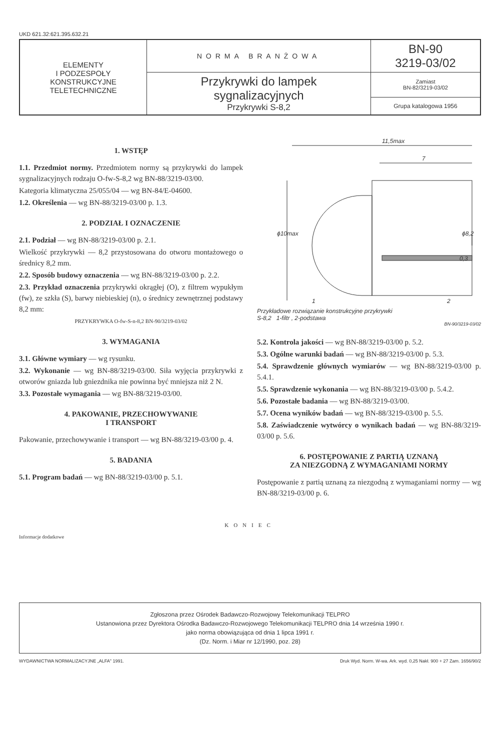UKD 621.32:621.395.632.21
| ELEMENTY I PODZESPOŁY KONSTRUKCYJNE TELETECHNICZNE | NORMA BRANŻOWA | BN-90 3219-03/02 |
| | Przykrywki do lampek sygnalizacyjnych Przykrywki S-8,2 | Zamiast BN-82/3219-03/02 |
| | | Grupa katalogowa 1956 |
1. WSTĘP
1.1. Przedmiot normy. Przedmiotem normy są przykrywki do lampek sygnalizacyjnych rodzaju O-fw-S-8,2 wg BN-88/3219-03/00.
Kategoria klimatyczna 25/055/04 — wg BN-84/E-04600.
1.2. Określenia — wg BN-88/3219-03/00 p. 1.3.
2. PODZIAŁ I OZNACZENIE
2.1. Podział — wg BN-88/3219-03/00 p. 2.1.
Wielkość przykrywki — 8,2 przystosowana do otworu montażowego o średnicy 8,2 mm.
2.2. Sposób budowy oznaczenia — wg BN-88/3219-03/00 p. 2.2.
2.3. Przykład oznaczenia przykrywki okrągłej (O), z filtrem wypukłym (fw), ze szkła (S), barwy niebieskiej (n), o średnicy zewnętrznej podstawy 8,2 mm:
PRZYKRYWKA O-fw-S-n-8,2 BN-90/3219-03/02
3. WYMAGANIA
3.1. Główne wymiary — wg rysunku.
3.2. Wykonanie — wg BN-88/3219-03/00. Siła wyjęcia przykrywki z otworów gniazda lub gniezdnika nie powinna być mniejsza niż 2 N.
3.3. Pozostałe wymagania — wg BN-88/3219-03/00.
4. PAKOWANIE, PRZECHOWYWANIE
I TRANSPORT
Pakowanie, przechowywanie i transport — wg BN-88/3219-03/00 p. 4.
5. BADANIA
5.1. Program badań — wg BN-88/3219-03/00 p. 5.1.
11,5max
7
ϕ10max
ϕ8,2
0,3
1
2
Przykładowe rozwiązanie konstrukcyjne przykrywki
S-8,2 1-filtr , 2-podstawa
BN-90/3219-03/02
5.2. Kontrola jakości — wg BN-88/3219-03/00 p. 5.2.
5.3. Ogólne warunki badań — wg BN-88/3219-03/00 p. 5.3.
5.4. Sprawdzenie głównych wymiarów — wg BN-88/3219-03/00 p. 5.4.1.
5.5. Sprawdzenie wykonania — wg BN-88/3219-03/00 p. 5.4.2.
5.6. Pozostałe badania — wg BN-88/3219-03/00.
5.7. Ocena wyników badań — wg BN-88/3219-03/00 p. 5.5.
5.8. Zaświadczenie wytwórcy o wynikach badań — wg BN-88/3219-03/00 p. 5.6.
6. POSTĘPOWANIE Z PARTIĄ UZNANĄ
ZA NIEZGODNĄ Z WYMAGANIAMI NORMY
Postępowanie z partią uznaną za niezgodną z wymaganiami normy — wg BN-88/3219-03/00 p. 6.
KONIEC
Informacje dodatkowe
Zgłoszona przez Ośrodek Badawczo-Rozwojowy Telekomunikacji TELPRO
Ustanowiona przez Dyrektora Ośrodka Badawczo-Rozwojowego Telekomunikacji TELPRO dnia 14 września 1990 r.
jako norma obowiązująca od dnia 1 lipca 1991 r.
(Dz. Norm. i Miar nr 12/1990, poz. 28)
WYDAWNICTWA NORMALIZACYJNE „ALFA" 1991. Druk Wyd. Norm. W-wa. Ark. wyd. 0,25 Nakł. 900 + 27 Zam. 1656/90/2